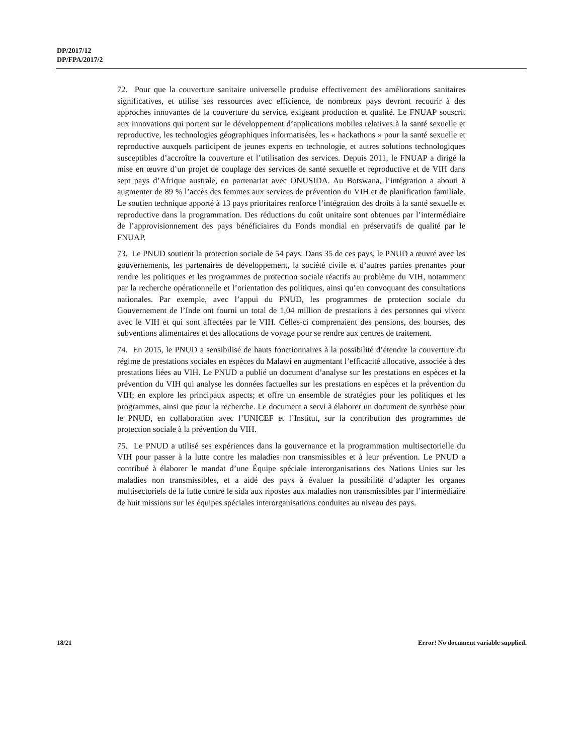DP/2017/12
DP/FPA/2017/2
72. Pour que la couverture sanitaire universelle produise effectivement des améliorations sanitaires significatives, et utilise ses ressources avec efficience, de nombreux pays devront recourir à des approches innovantes de la couverture du service, exigeant production et qualité. Le FNUAP souscrit aux innovations qui portent sur le développement d’applications mobiles relatives à la santé sexuelle et reproductive, les technologies géographiques informatisées, les « hackathons » pour la santé sexuelle et reproductive auxquels participent de jeunes experts en technologie, et autres solutions technologiques susceptibles d’accroître la couverture et l’utilisation des services. Depuis 2011, le FNUAP a dirigé la mise en œuvre d’un projet de couplage des services de santé sexuelle et reproductive et de VIH dans sept pays d’Afrique australe, en partenariat avec ONUSIDA. Au Botswana, l’intégration a abouti à augmenter de 89 % l’accès des femmes aux services de prévention du VIH et de planification familiale. Le soutien technique apporté à 13 pays prioritaires renforce l’intégration des droits à la santé sexuelle et reproductive dans la programmation. Des réductions du coût unitaire sont obtenues par l’intermédiaire de l’approvisionnement des pays bénéficiaires du Fonds mondial en préservatifs de qualité par le FNUAP.
73. Le PNUD soutient la protection sociale de 54 pays. Dans 35 de ces pays, le PNUD a œuvré avec les gouvernements, les partenaires de développement, la société civile et d’autres parties prenantes pour rendre les politiques et les programmes de protection sociale réactifs au problème du VIH, notamment par la recherche opérationnelle et l’orientation des politiques, ainsi qu’en convoquant des consultations nationales. Par exemple, avec l’appui du PNUD, les programmes de protection sociale du Gouvernement de l’Inde ont fourni un total de 1,04 million de prestations à des personnes qui vivent avec le VIH et qui sont affectées par le VIH. Celles-ci comprenaient des pensions, des bourses, des subventions alimentaires et des allocations de voyage pour se rendre aux centres de traitement.
74. En 2015, le PNUD a sensibilisé de hauts fonctionnaires à la possibilité d’étendre la couverture du régime de prestations sociales en espèces du Malawi en augmentant l’efficacité allocative, associée à des prestations liées au VIH. Le PNUD a publié un document d’analyse sur les prestations en espèces et la prévention du VIH qui analyse les données factuelles sur les prestations en espèces et la prévention du VIH; en explore les principaux aspects; et offre un ensemble de stratégies pour les politiques et les programmes, ainsi que pour la recherche. Le document a servi à élaborer un document de synthèse pour le PNUD, en collaboration avec l’UNICEF et l’Institut, sur la contribution des programmes de protection sociale à la prévention du VIH.
75. Le PNUD a utilisé ses expériences dans la gouvernance et la programmation multisectorielle du VIH pour passer à la lutte contre les maladies non transmissibles et à leur prévention. Le PNUD a contribué à élaborer le mandat d’une Équipe spéciale interorganisations des Nations Unies sur les maladies non transmissibles, et a aidé des pays à évaluer la possibilité d’adapter les organes multisectoriels de la lutte contre le sida aux ripostes aux maladies non transmissibles par l’intermédiaire de huit missions sur les équipes spéciales interorganisations conduites au niveau des pays.
18/21 Error! No document variable supplied.